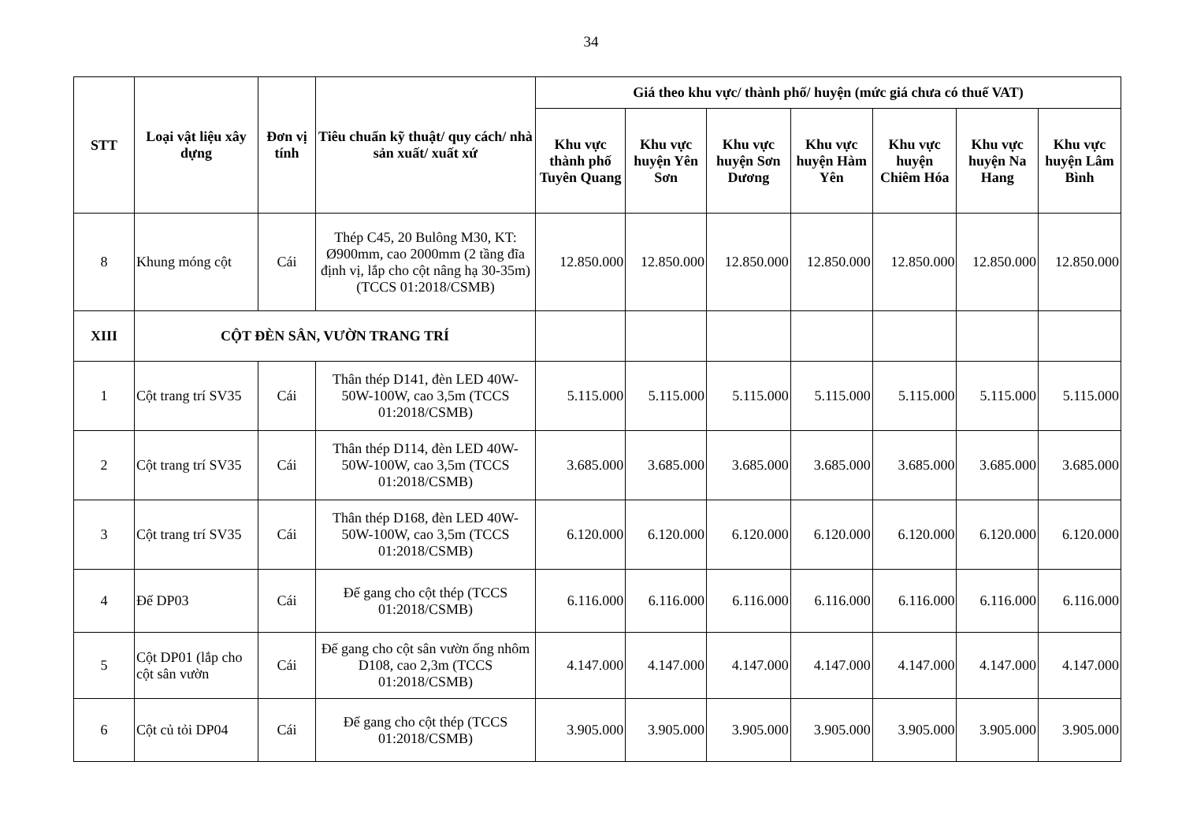34
| STT | Loại vật liệu xây dựng | Đơn vị tính | Tiêu chuẩn kỹ thuật/ quy cách/ nhà sản xuất/ xuất xứ | Giá theo khu vực/ thành phố/ huyện (mức giá chưa có thuế VAT) | | | | | | |
| --- | --- | --- | --- | --- | --- | --- | --- | --- | --- | --- |
| | | | | Khu vực thành phố Tuyên Quang | Khu vực huyện Yên Sơn | Khu vực huyện Sơn Dương | Khu vực huyện Hàm Yên | Khu vực huyện Chiêm Hóa | Khu vực huyện Na Hang | Khu vực huyện Lâm Bình |
| 8 | Khung móng cột | Cái | Thép C45, 20 Bulông M30, KT: Ø900mm, cao 2000mm (2 tầng đĩa định vị, lắp cho cột nâng hạ 30-35m) (TCCS 01:2018/CSMB) | 12.850.000 | 12.850.000 | 12.850.000 | 12.850.000 | 12.850.000 | 12.850.000 | 12.850.000 |
| XIII | CỘT ĐÈN SÂN, VƯỜN TRANG TRÍ | | | | | | | | | |
| 1 | Cột trang trí SV35 | Cái | Thân thép D141, đèn LED 40W-50W-100W, cao 3,5m (TCCS 01:2018/CSMB) | 5.115.000 | 5.115.000 | 5.115.000 | 5.115.000 | 5.115.000 | 5.115.000 | 5.115.000 |
| 2 | Cột trang trí SV35 | Cái | Thân thép D114, đèn LED 40W-50W-100W, cao 3,5m (TCCS 01:2018/CSMB) | 3.685.000 | 3.685.000 | 3.685.000 | 3.685.000 | 3.685.000 | 3.685.000 | 3.685.000 |
| 3 | Cột trang trí SV35 | Cái | Thân thép D168, đèn LED 40W-50W-100W, cao 3,5m (TCCS 01:2018/CSMB) | 6.120.000 | 6.120.000 | 6.120.000 | 6.120.000 | 6.120.000 | 6.120.000 | 6.120.000 |
| 4 | Đế DP03 | Cái | Đế gang cho cột thép (TCCS 01:2018/CSMB) | 6.116.000 | 6.116.000 | 6.116.000 | 6.116.000 | 6.116.000 | 6.116.000 | 6.116.000 |
| 5 | Cột DP01 (lắp cho cột sân vườn | Cái | Đế gang cho cột sân vườn ống nhôm D108, cao 2,3m (TCCS 01:2018/CSMB) | 4.147.000 | 4.147.000 | 4.147.000 | 4.147.000 | 4.147.000 | 4.147.000 | 4.147.000 |
| 6 | Cột củ tỏi DP04 | Cái | Đế gang cho cột thép (TCCS 01:2018/CSMB) | 3.905.000 | 3.905.000 | 3.905.000 | 3.905.000 | 3.905.000 | 3.905.000 | 3.905.000 |